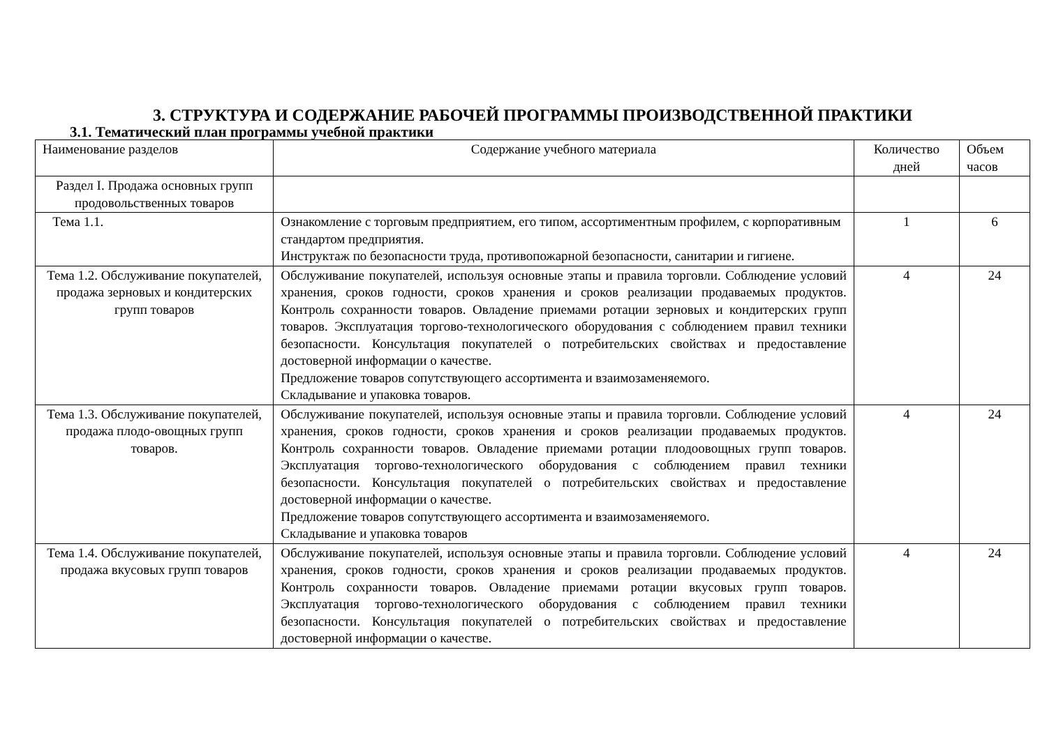3. СТРУКТУРА И СОДЕРЖАНИЕ РАБОЧЕЙ ПРОГРАММЫ ПРОИЗВОДСТВЕННОЙ ПРАКТИКИ
3.1. Тематический план программы учебной практики
| Наименование разделов | Содержание учебного материала | Количество дней | Объем часов |
| Раздел I. Продажа основных групп продовольственных товаров | | | |
| Тема 1.1. | Ознакомление с торговым предприятием, его типом, ассортиментным профилем, с корпоративным стандартом предприятия. Инструктаж по безопасности труда, противопожарной безопасности, санитарии и гигиене. | 1 | 6 |
| Тема 1.2. Обслуживание покупателей, продажа зерновых и кондитерских групп товаров | Обслуживание покупателей, используя основные этапы и правила торговли. Соблюдение условий хранения, сроков годности, сроков хранения и сроков реализации продаваемых продуктов. Контроль сохранности товаров. Овладение приемами ротации зерновых и кондитерских групп товаров. Эксплуатация торгово-технологического оборудования с соблюдением правил техники безопасности. Консультация покупателей о потребительских свойствах и предоставление достоверной информации о качестве. Предложение товаров сопутствующего ассортимента и взаимозаменяемого. Складывание и упаковка товаров. | 4 | 24 |
| Тема 1.3. Обслуживание покупателей, продажа плодо-овощных групп товаров. | Обслуживание покупателей, используя основные этапы и правила торговли. Соблюдение условий хранения, сроков годности, сроков хранения и сроков реализации продаваемых продуктов. Контроль сохранности товаров. Овладение приемами ротации плодоовощных групп товаров. Эксплуатация торгово-технологического оборудования с соблюдением правил техники безопасности. Консультация покупателей о потребительских свойствах и предоставление достоверной информации о качестве. Предложение товаров сопутствующего ассортимента и взаимозаменяемого. Складывание и упаковка товаров | 4 | 24 |
| Тема 1.4. Обслуживание покупателей, продажа вкусовых групп товаров | Обслуживание покупателей, используя основные этапы и правила торговли. Соблюдение условий хранения, сроков годности, сроков хранения и сроков реализации продаваемых продуктов. Контроль сохранности товаров. Овладение приемами ротации вкусовых групп товаров. Эксплуатация торгово-технологического оборудования с соблюдением правил техники безопасности. Консультация покупателей о потребительских свойствах и предоставление достоверной информации о качестве. | 4 | 24 |